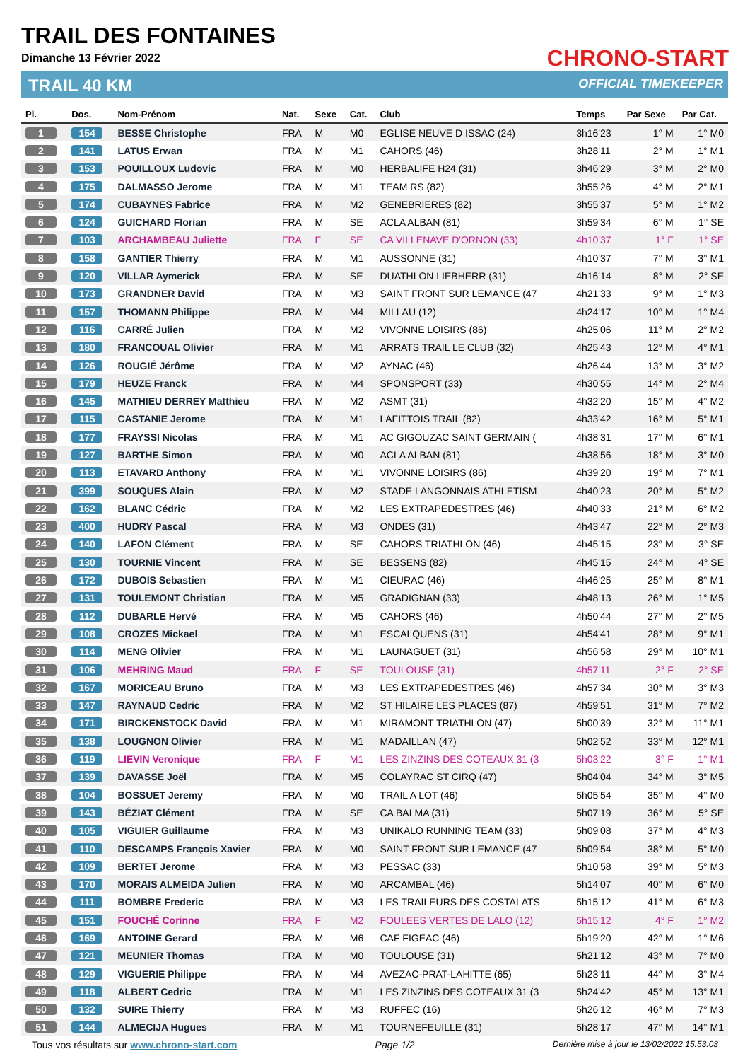TRAIL DES FONTAINES
Dimanche 13 Février 2022
TRAIL 40 KM
CHRONO-START
OFFICIAL TIMEKEEPER
| Pl. | Dos. | Nom-Prénom | Nat. | Sexe | Cat. | Club | Temps | Par Sexe | Par Cat. |
| --- | --- | --- | --- | --- | --- | --- | --- | --- | --- |
| 1 | 154 | BESSE Christophe | FRA | M | M0 | EGLISE NEUVE D ISSAC (24) | 3h16'23 | 1° M | 1° M0 |
| 2 | 141 | LATUS Erwan | FRA | M | M1 | CAHORS (46) | 3h28'11 | 2° M | 1° M1 |
| 3 | 153 | POUILLOUX Ludovic | FRA | M | M0 | HERBALIFE H24 (31) | 3h46'29 | 3° M | 2° M0 |
| 4 | 175 | DALMASSO Jerome | FRA | M | M1 | TEAM RS (82) | 3h55'26 | 4° M | 2° M1 |
| 5 | 174 | CUBAYNES Fabrice | FRA | M | M2 | GENEBRIERES (82) | 3h55'37 | 5° M | 1° M2 |
| 6 | 124 | GUICHARD Florian | FRA | M | SE | ACLA ALBAN (81) | 3h59'34 | 6° M | 1° SE |
| 7 | 103 | ARCHAMBEAU Juliette | FRA | F | SE | CA VILLENAVE D'ORNON (33) | 4h10'37 | 1° F | 1° SE |
| 8 | 158 | GANTIER Thierry | FRA | M | M1 | AUSSONNE (31) | 4h10'37 | 7° M | 3° M1 |
| 9 | 120 | VILLAR Aymerick | FRA | M | SE | DUATHLON LIEBHERR (31) | 4h16'14 | 8° M | 2° SE |
| 10 | 173 | GRANDNER David | FRA | M | M3 | SAINT FRONT SUR LEMANCE (47 | 4h21'33 | 9° M | 1° M3 |
| 11 | 157 | THOMANN Philippe | FRA | M | M4 | MILLAU (12) | 4h24'17 | 10° M | 1° M4 |
| 12 | 116 | CARRÉ Julien | FRA | M | M2 | VIVONNE LOISIRS (86) | 4h25'06 | 11° M | 2° M2 |
| 13 | 180 | FRANCOUAL Olivier | FRA | M | M1 | ARRATS TRAIL LE CLUB (32) | 4h25'43 | 12° M | 4° M1 |
| 14 | 126 | ROUGIÉ Jérôme | FRA | M | M2 | AYNAC (46) | 4h26'44 | 13° M | 3° M2 |
| 15 | 179 | HEUZE Franck | FRA | M | M4 | SPONSPORT (33) | 4h30'55 | 14° M | 2° M4 |
| 16 | 145 | MATHIEU DERREY Matthieu | FRA | M | M2 | ASMT (31) | 4h32'20 | 15° M | 4° M2 |
| 17 | 115 | CASTANIE Jerome | FRA | M | M1 | LAFITTOIS TRAIL (82) | 4h33'42 | 16° M | 5° M1 |
| 18 | 177 | FRAYSSI Nicolas | FRA | M | M1 | AC GIGOUZAC SAINT GERMAIN ( | 4h38'31 | 17° M | 6° M1 |
| 19 | 127 | BARTHE Simon | FRA | M | M0 | ACLA ALBAN (81) | 4h38'56 | 18° M | 3° M0 |
| 20 | 113 | ETAVARD Anthony | FRA | M | M1 | VIVONNE LOISIRS (86) | 4h39'20 | 19° M | 7° M1 |
| 21 | 399 | SOUQUES Alain | FRA | M | M2 | STADE LANGONNAIS ATHLETISM | 4h40'23 | 20° M | 5° M2 |
| 22 | 162 | BLANC Cédric | FRA | M | M2 | LES EXTRAPEDESTRES (46) | 4h40'33 | 21° M | 6° M2 |
| 23 | 400 | HUDRY Pascal | FRA | M | M3 | ONDES (31) | 4h43'47 | 22° M | 2° M3 |
| 24 | 140 | LAFON Clément | FRA | M | SE | CAHORS TRIATHLON (46) | 4h45'15 | 23° M | 3° SE |
| 25 | 130 | TOURNIE Vincent | FRA | M | SE | BESSENS (82) | 4h45'15 | 24° M | 4° SE |
| 26 | 172 | DUBOIS Sebastien | FRA | M | M1 | CIEURAC (46) | 4h46'25 | 25° M | 8° M1 |
| 27 | 131 | TOULEMONT Christian | FRA | M | M5 | GRADIGNAN (33) | 4h48'13 | 26° M | 1° M5 |
| 28 | 112 | DUBARLE Hervé | FRA | M | M5 | CAHORS (46) | 4h50'44 | 27° M | 2° M5 |
| 29 | 108 | CROZES Mickael | FRA | M | M1 | ESCALQUENS (31) | 4h54'41 | 28° M | 9° M1 |
| 30 | 114 | MENG Olivier | FRA | M | M1 | LAUNAGUET (31) | 4h56'58 | 29° M | 10° M1 |
| 31 | 106 | MEHRING Maud | FRA | F | SE | TOULOUSE (31) | 4h57'11 | 2° F | 2° SE |
| 32 | 167 | MORICEAU Bruno | FRA | M | M3 | LES EXTRAPEDESTRES (46) | 4h57'34 | 30° M | 3° M3 |
| 33 | 147 | RAYNAUD Cedric | FRA | M | M2 | ST HILAIRE LES PLACES (87) | 4h59'51 | 31° M | 7° M2 |
| 34 | 171 | BIRCKENSTOCK David | FRA | M | M1 | MIRAMONT TRIATHLON (47) | 5h00'39 | 32° M | 11° M1 |
| 35 | 138 | LOUGNON Olivier | FRA | M | M1 | MADAILLAN (47) | 5h02'52 | 33° M | 12° M1 |
| 36 | 119 | LIEVIN Veronique | FRA | F | M1 | LES ZINZINS DES COTEAUX 31 (3 | 5h03'22 | 3° F | 1° M1 |
| 37 | 139 | DAVASSE Joël | FRA | M | M5 | COLAYRAC ST CIRQ (47) | 5h04'04 | 34° M | 3° M5 |
| 38 | 104 | BOSSUET Jeremy | FRA | M | M0 | TRAIL A LOT (46) | 5h05'54 | 35° M | 4° M0 |
| 39 | 143 | BÉZIAT Clément | FRA | M | SE | CA BALMA (31) | 5h07'19 | 36° M | 5° SE |
| 40 | 105 | VIGUIER Guillaume | FRA | M | M3 | UNIKALO RUNNING TEAM (33) | 5h09'08 | 37° M | 4° M3 |
| 41 | 110 | DESCAMPS François Xavier | FRA | M | M0 | SAINT FRONT SUR LEMANCE (47 | 5h09'54 | 38° M | 5° M0 |
| 42 | 109 | BERTET Jerome | FRA | M | M3 | PESSAC (33) | 5h10'58 | 39° M | 5° M3 |
| 43 | 170 | MORAIS ALMEIDA Julien | FRA | M | M0 | ARCAMBAL (46) | 5h14'07 | 40° M | 6° M0 |
| 44 | 111 | BOMBRE Frederic | FRA | M | M3 | LES TRAILEURS DES COSTALATS | 5h15'12 | 41° M | 6° M3 |
| 45 | 151 | FOUCHÉ Corinne | FRA | F | M2 | FOULEES VERTES DE LALO (12) | 5h15'12 | 4° F | 1° M2 |
| 46 | 169 | ANTOINE Gerard | FRA | M | M6 | CAF FIGEAC (46) | 5h19'20 | 42° M | 1° M6 |
| 47 | 121 | MEUNIER Thomas | FRA | M | M0 | TOULOUSE (31) | 5h21'12 | 43° M | 7° M0 |
| 48 | 129 | VIGUERIE Philippe | FRA | M | M4 | AVEZAC-PRAT-LAHITTE (65) | 5h23'11 | 44° M | 3° M4 |
| 49 | 118 | ALBERT Cedric | FRA | M | M1 | LES ZINZINS DES COTEAUX 31 (3 | 5h24'42 | 45° M | 13° M1 |
| 50 | 132 | SUIRE Thierry | FRA | M | M3 | RUFFEC (16) | 5h26'12 | 46° M | 7° M3 |
| 51 | 144 | ALMECIJA Hugues | FRA | M | M1 | TOURNEFEUILLE (31) | 5h28'17 | 47° M | 14° M1 |
Tous vos résultats sur www.chrono-start.com Page 1/2 Dernière mise à jour le 13/02/2022 15:53:03